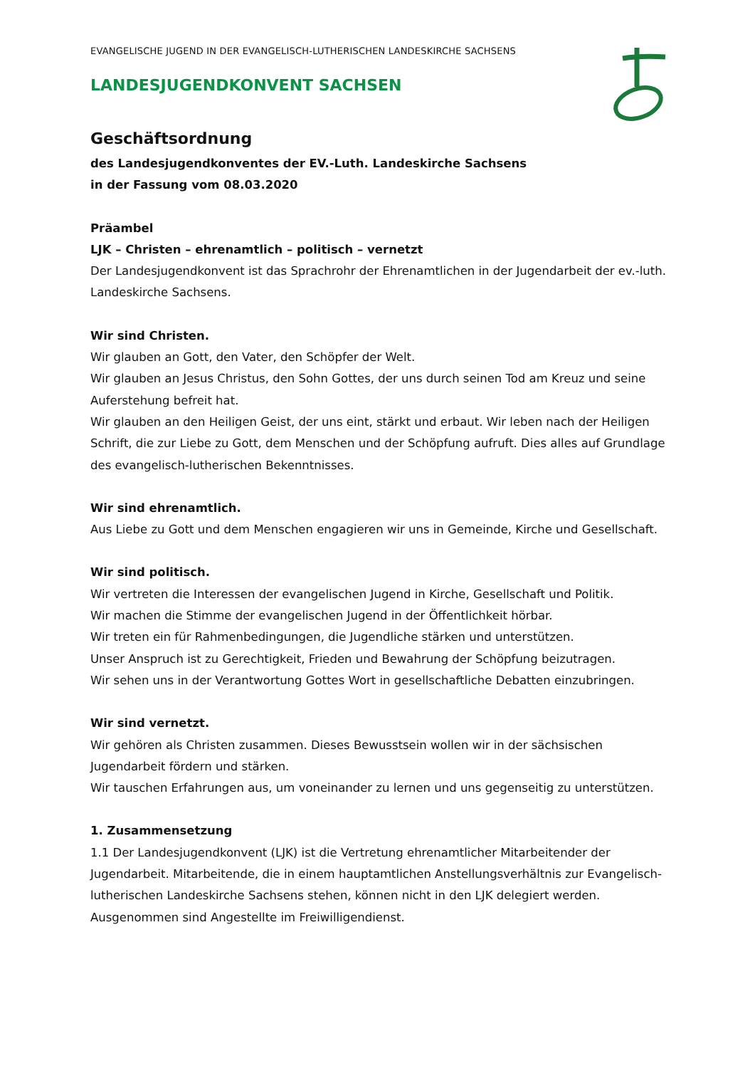EVANGELISCHE JUGEND IN DER EVANGELISCH-LUTHERISCHEN LANDESKIRCHE SACHSENS
LANDESJUGENDKONVENT SACHSEN
Geschäftsordnung
des Landesjugendkonventes der EV.-Luth. Landeskirche Sachsens
in der Fassung vom 08.03.2020
Präambel
LJK – Christen – ehrenamtlich – politisch – vernetzt
Der Landesjugendkonvent ist das Sprachrohr der Ehrenamtlichen in der Jugendarbeit der ev.-luth. Landeskirche Sachsens.
Wir sind Christen.
Wir glauben an Gott, den Vater, den Schöpfer der Welt.
Wir glauben an Jesus Christus, den Sohn Gottes, der uns durch seinen Tod am Kreuz und seine Auferstehung befreit hat.
Wir glauben an den Heiligen Geist, der uns eint, stärkt und erbaut. Wir leben nach der Heiligen Schrift, die zur Liebe zu Gott, dem Menschen und der Schöpfung aufruft. Dies alles auf Grundlage des evangelisch-lutherischen Bekenntnisses.
Wir sind ehrenamtlich.
Aus Liebe zu Gott und dem Menschen engagieren wir uns in Gemeinde, Kirche und Gesellschaft.
Wir sind politisch.
Wir vertreten die Interessen der evangelischen Jugend in Kirche, Gesellschaft und Politik.
Wir machen die Stimme der evangelischen Jugend in der Öffentlichkeit hörbar.
Wir treten ein für Rahmenbedingungen, die Jugendliche stärken und unterstützen.
Unser Anspruch ist zu Gerechtigkeit, Frieden und Bewahrung der Schöpfung beizutragen.
Wir sehen uns in der Verantwortung Gottes Wort in gesellschaftliche Debatten einzubringen.
Wir sind vernetzt.
Wir gehören als Christen zusammen. Dieses Bewusstsein wollen wir in der sächsischen Jugendarbeit fördern und stärken.
Wir tauschen Erfahrungen aus, um voneinander zu lernen und uns gegenseitig zu unterstützen.
1. Zusammensetzung
1.1 Der Landesjugendkonvent (LJK) ist die Vertretung ehrenamtlicher Mitarbeitender der Jugendarbeit. Mitarbeitende, die in einem hauptamtlichen Anstellungsverhältnis zur Evangelisch-lutherischen Landeskirche Sachsens stehen, können nicht in den LJK delegiert werden. Ausgenommen sind Angestellte im Freiwilligendienst.